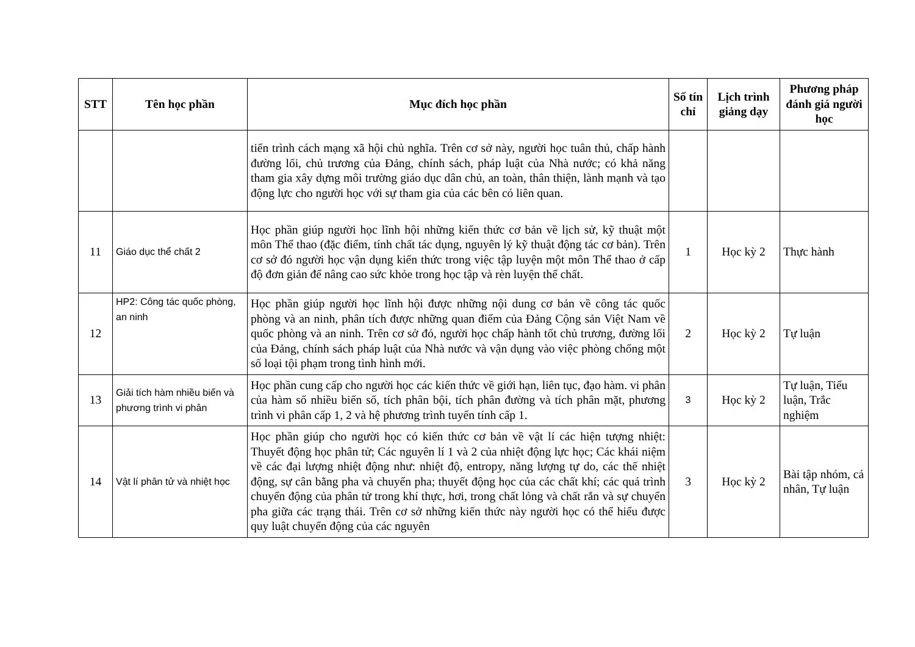| STT | Tên học phần | Mục đích học phần | Số tín chỉ | Lịch trình giảng dạy | Phương pháp đánh giá người học |
| --- | --- | --- | --- | --- | --- |
| | | tiến trình cách mạng xã hội chủ nghĩa. Trên cơ sở này, người học tuân thủ, chấp hành đường lối, chủ trương của Đảng, chính sách, pháp luật của Nhà nước; có khả năng tham gia xây dựng môi trường giáo dục dân chủ, an toàn, thân thiện, lành mạnh và tạo động lực cho người học với sự tham gia của các bên có liên quan. | | | |
| 11 | Giáo dục thể chất 2 | Học phần giúp người học lĩnh hội những kiến thức cơ bản về lịch sử, kỹ thuật một môn Thể thao (đặc điểm, tính chất tác dụng, nguyên lý kỹ thuật động tác cơ bản). Trên cơ sở đó người học vận dụng kiến thức trong việc tập luyện một môn Thể thao ở cấp độ đơn giản để nâng cao sức khỏe trong học tập và rèn luyện thể chất. | 1 | Học kỳ 2 | Thực hành |
| 12 | HP2: Công tác quốc phòng, an ninh | Học phần giúp người học lĩnh hội được những nội dung cơ bản về công tác quốc phòng và an ninh, phân tích được những quan điểm của Đảng Cộng sản Việt Nam về quốc phòng và an ninh. Trên cơ sở đó, người học chấp hành tốt chủ trương, đường lối của Đảng, chính sách pháp luật của Nhà nước và vận dụng vào việc phòng chống một số loại tội phạm trong tình hình mới. | 2 | Học kỳ 2 | Tự luận |
| 13 | Giải tích hàm nhiều biến và phương trình vi phân | Học phần cung cấp cho người học các kiến thức về giới hạn, liên tục, đạo hàm. vi phân của hàm số nhiều biến số, tích phân bội, tích phân đường và tích phân mặt, phương trình vi phân cấp 1, 2 và hệ phương trình tuyến tính cấp 1. | 3 | Học kỳ 2 | Tự luận, Tiểu luận, Trắc nghiệm |
| 14 | Vật lí phân tử và nhiệt học | Học phần giúp cho người học có kiến thức cơ bản về vật lí các hiện tượng nhiệt: Thuyết động học phân tử; Các nguyên lí 1 và 2 của nhiệt động lực học; Các khái niệm về các đại lượng nhiệt động như: nhiệt độ, entropy, năng lượng tự do, các thế nhiệt động, sự cân bằng pha và chuyển pha; thuyết động học của các chất khí; các quá trình chuyển động của phân tử trong khí thực, hơi, trong chất lỏng và chất rắn và sự chuyển pha giữa các trạng thái. Trên cơ sở những kiến thức này người học có thể hiểu được quy luật chuyển động của các nguyên | 3 | Học kỳ 2 | Bài tập nhóm, cá nhân, Tự luận |